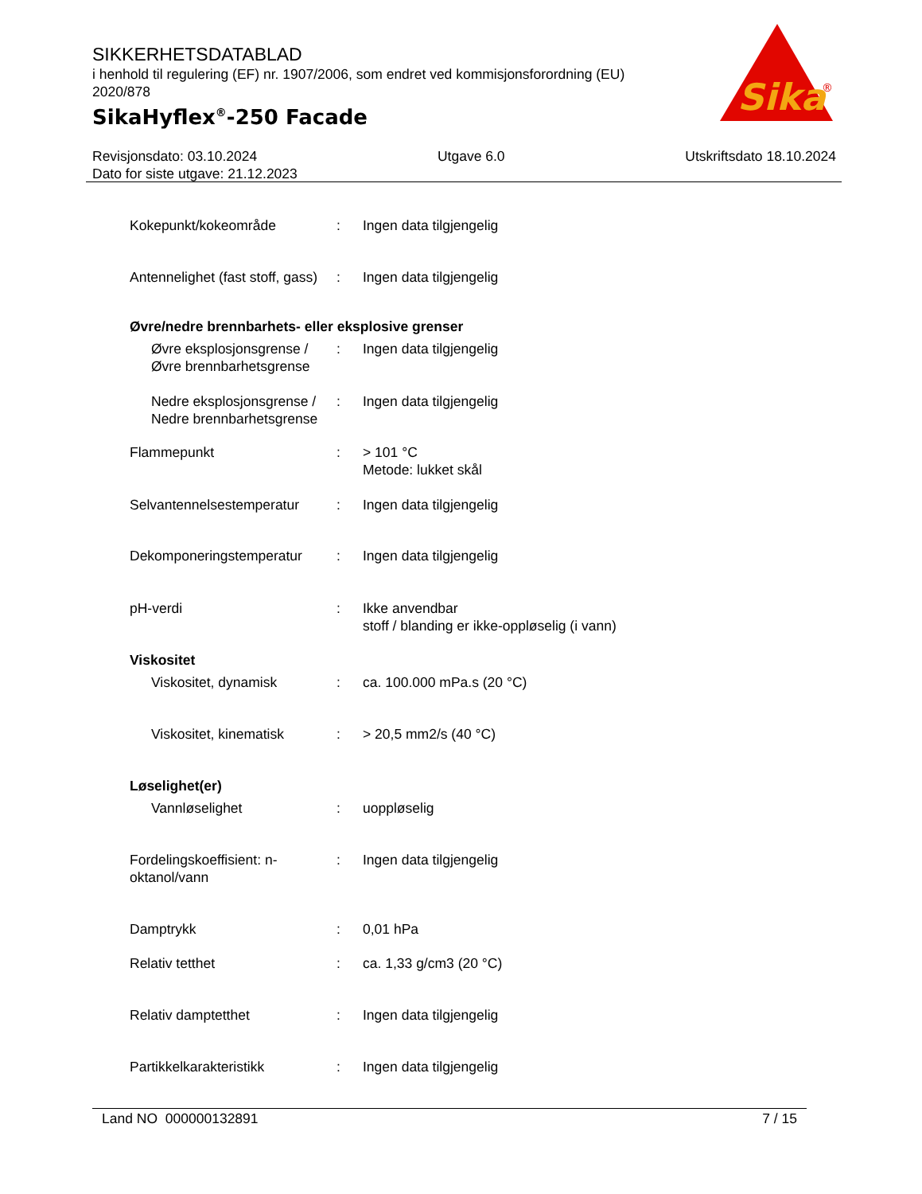SIKKERHETSDATABLAD
i henhold til regulering (EF) nr. 1907/2006, som endret ved kommisjonsforordning (EU) 2020/878
SikaHyflex<sup>®</sup>-250 Facade
Sika
®
Revisjonsdato: 03.10.2024 Utgave 6.0 Utskriftsdato 18.10.2024
Dato for siste utgave: 21.12.2023
Kokepunkt/kokeområde : Ingen data tilgjengelig
Antennelighet (fast stoff, gass)
: Ingen data tilgjengelig
Øvre/nedre brennbarhets- eller eksplosive grenser
Øvre eksplosjonsgrense / Øvre brennbarhetsgrense
: Ingen data tilgjengelig
Nedre eksplosjonsgrense / Nedre brennbarhetsgrense
: Ingen data tilgjengelig
Flammepunkt : > 101 °C
Metode: lukket skål
Selvantennelsestemperatur
: Ingen data tilgjengelig
Dekomponeringstemperatur : Ingen data tilgjengelig
pH-verdi : Ikke anvendbar
stoff / blanding er ikke-oppløselig (i vann)
Viskositet
Viskositet, dynamisk : ca. 100.000 mPa.s (20 °C)
Viskositet, kinematisk : > 20,5 mm2/s (40 °C)
Løselighet(er)
Vannløselighet : uoppløselig
Fordelingskoeffisient: n-oktanol/vann
: Ingen data tilgjengelig
Damptrykk : 0,01 hPa
Relativ tetthet : ca. 1,33 g/cm3 (20 °C)
Relativ damptetthet : Ingen data tilgjengelig
Partikkelkarakteristikk : Ingen data tilgjengelig
Land NO 000000132891 7 / 15